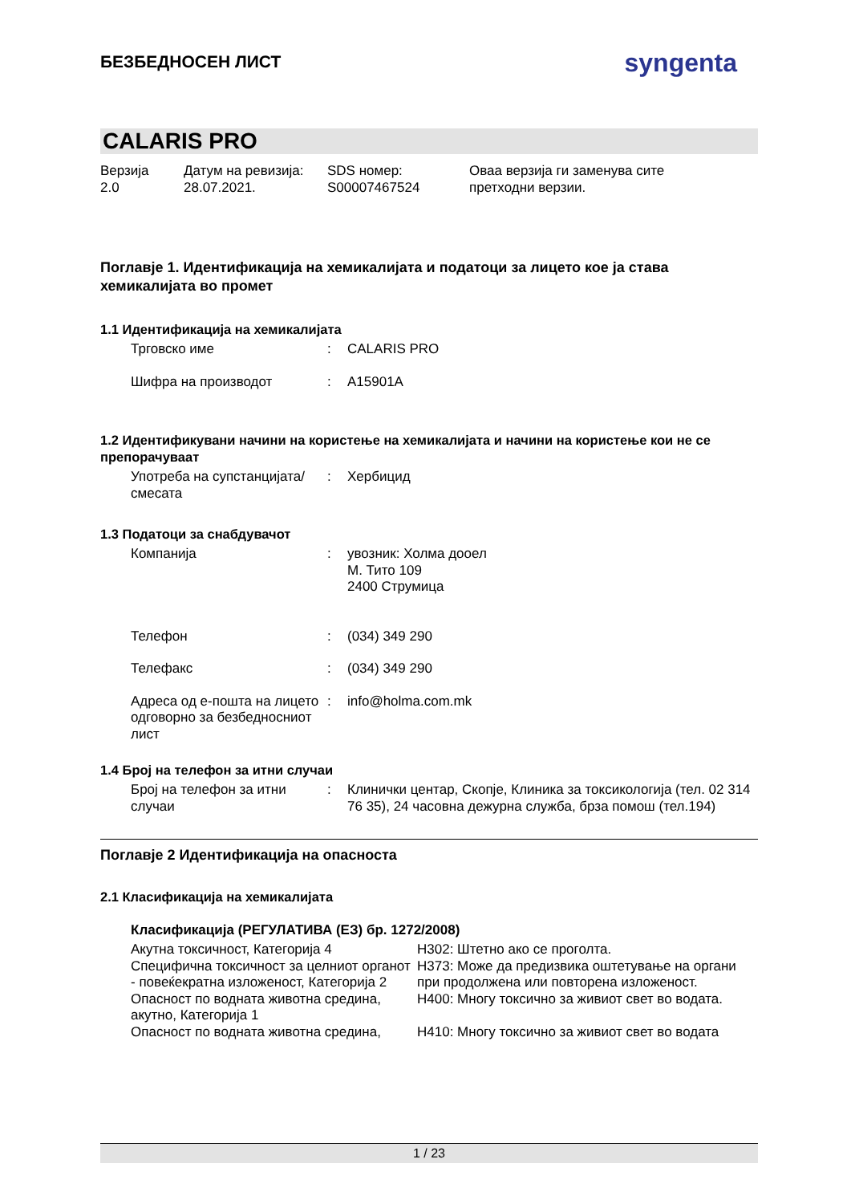БЕЗБЕДНОСЕН ЛИСТ syngenta
CALARIS PRO
Верзија
2.0
Датум на ревизија:
28.07.2021.
SDS номер:
S00007467524
Оваа верзија ги заменува сите
претходни верзии.
Поглавје 1. Идентификација на хемикалијата и податоци за лицето кое ја става хемикалијата во промет
1.1 Идентификација на хемикалијата
| Трговско име | : | CALARIS PRO |
| Шифра на производот | : | A15901A |
1.2 Идентификувани начини на користење на хемикалијата и начини на користење кои не се препорачуваат
| Употреба на супстанцијата/смесата | : | Хербицид |
1.3 Податоци за снабдувачот
| Компанија | : | увозник: Холма дооел М. Тито 109 2400 Струмица |
| Телефон | : | (034) 349 290 |
| Телефакс | : | (034) 349 290 |
| Адреса од е-пошта на лицето одговорно за безбедносниот лист | : | info@holma.com.mk |
1.4 Број на телефон за итни случаи
| Број на телефон за итни случаи | : | Клинички центар, Скопје, Клиника за токсикологија (тел. 02 314 76 35), 24 часовна дежурна служба, брза помош (тел.194) |
Поглавје 2 Идентификација на опасноста
2.1 Класификација на хемикалијата
Класификација (РЕГУЛАТИВА (ЕЗ) бр. 1272/2008)
| Акутна токсичност, Категорија 4 | H302: Штетно ако се проголта. |
| Специфична токсичност за целниот органот - повеќекратна изложеност, Категорија 2 | H373: Може да предизвика оштетување на органи при продолжена или повторена изложеност. |
| Опасност по водната животна средина, акутно, Категорија 1 | H400: Многу токсично за живиот свет во водата. |
| Опасност по водната животна средина, | H410: Многу токсично за живиот свет во водата |
1 / 23